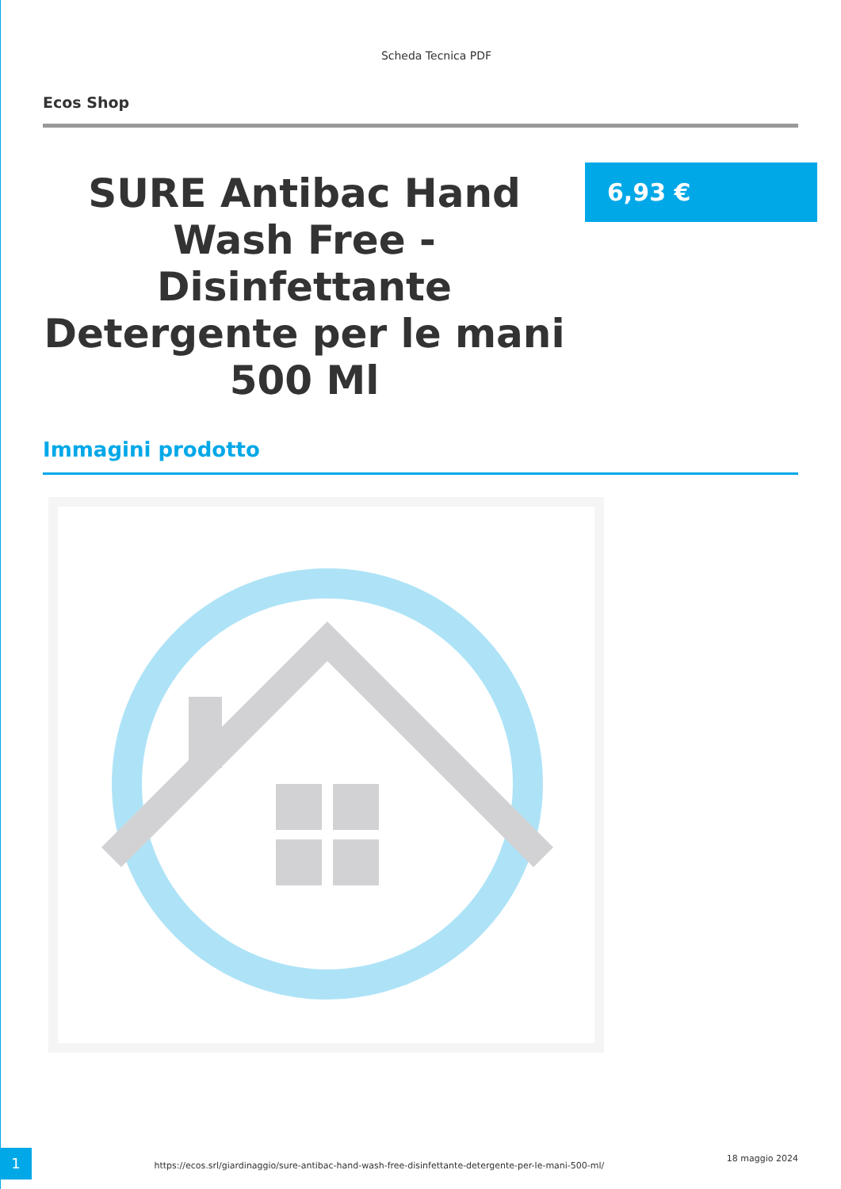Scheda Tecnica PDF
Ecos Shop
SURE Antibac Hand Wash Free - Disinfettante Detergente per le mani 500 Ml
6,93 €
Immagini prodotto
1
https://ecos.srl/giardinaggio/sure-antibac-hand-wash-free-disinfettante-detergente-per-le-mani-500-ml/
18 maggio 2024